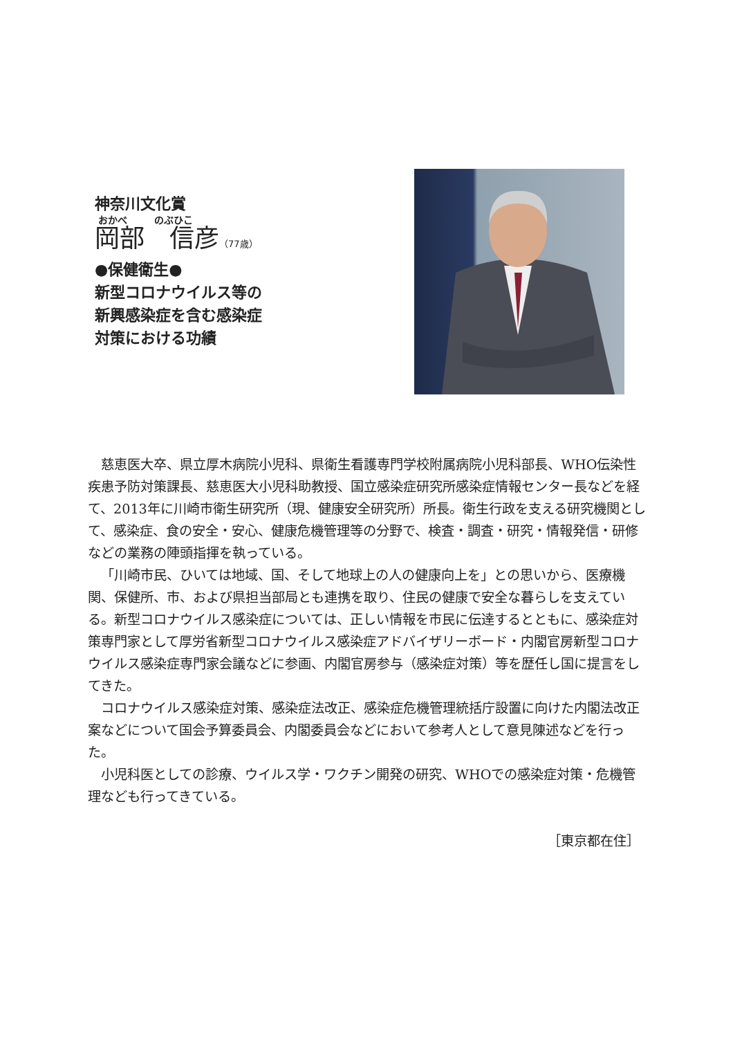神奈川文化賞
おかべ のぶひこ
岡部　信彦（77歳）
●保健衛生●
新型コロナウイルス等の
新興感染症を含む感染症
対策における功績
慈恵医大卒、県立厚木病院小児科、県衛生看護専門学校附属病院小児科部長、WHO伝染性疾患予防対策課長、慈恵医大小児科助教授、国立感染症研究所感染症情報センター長などを経て、2013年に川崎市衛生研究所（現、健康安全研究所）所長。衛生行政を支える研究機関として、感染症、食の安全・安心、健康危機管理等の分野で、検査・調査・研究・情報発信・研修などの業務の陣頭指揮を執っている。
「川崎市民、ひいては地域、国、そして地球上の人の健康向上を」との思いから、医療機関、保健所、市、および県担当部局とも連携を取り、住民の健康で安全な暮らしを支えている。新型コロナウイルス感染症については、正しい情報を市民に伝達するとともに、感染症対策専門家として厚労省新型コロナウイルス感染症アドバイザリーボード・内閣官房新型コロナウイルス感染症専門家会議などに参画、内閣官房参与（感染症対策）等を歴任し国に提言をしてきた。
コロナウイルス感染症対策、感染症法改正、感染症危機管理統括庁設置に向けた内閣法改正案などについて国会予算委員会、内閣委員会などにおいて参考人として意見陳述などを行った。
小児科医としての診療、ウイルス学・ワクチン開発の研究、WHOでの感染症対策・危機管理なども行ってきている。
［東京都在住］